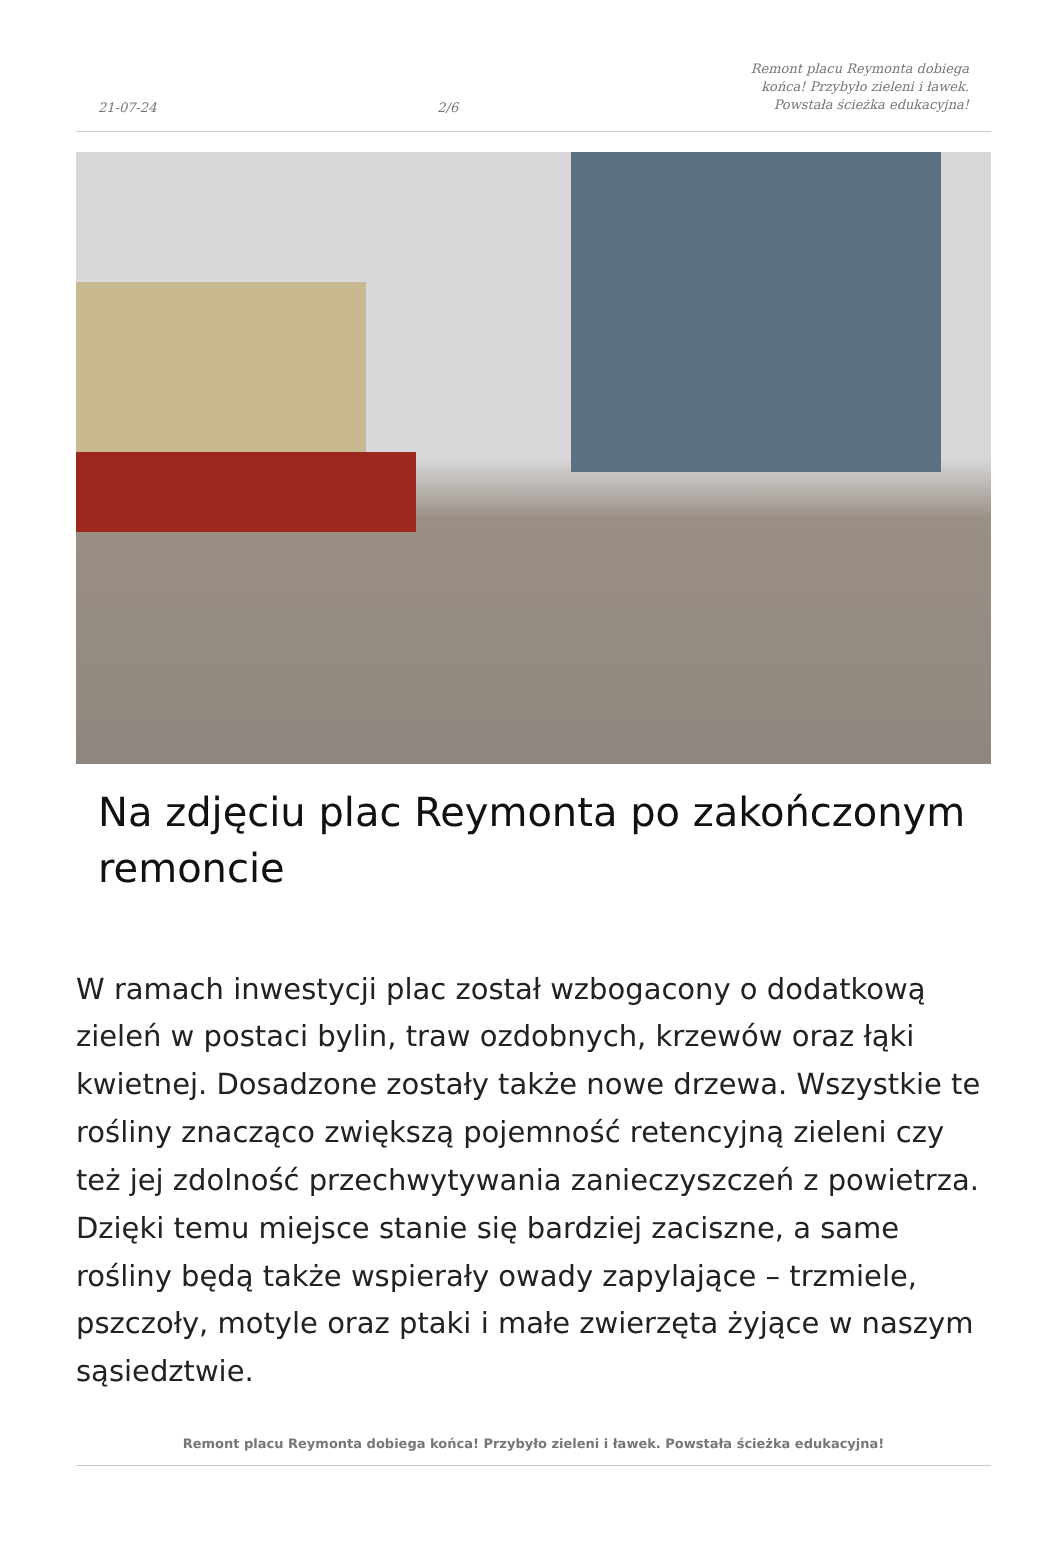21-07-24 2/6 Remont placu Reymonta dobiega końca! Przybyło zieleni i ławek. Powstała ścieżka edukacyjna!
Na zdjęciu plac Reymonta po zakończonym remoncie
W ramach inwestycji plac został wzbogacony o dodatkową zieleń w postaci bylin, traw ozdobnych, krzewów oraz łąki kwietnej. Dosadzone zostały także nowe drzewa. Wszystkie te rośliny znacząco zwiększą pojemność retencyjną zieleni czy też jej zdolność przechwytywania zanieczyszczeń z powietrza. Dzięki temu miejsce stanie się bardziej zaciszne, a same rośliny będą także wspierały owady zapylające – trzmiele, pszczoły, motyle oraz ptaki i małe zwierzęta żyjące w naszym sąsiedztwie.
Remont placu Reymonta dobiega końca! Przybyło zieleni i ławek. Powstała ścieżka edukacyjna!